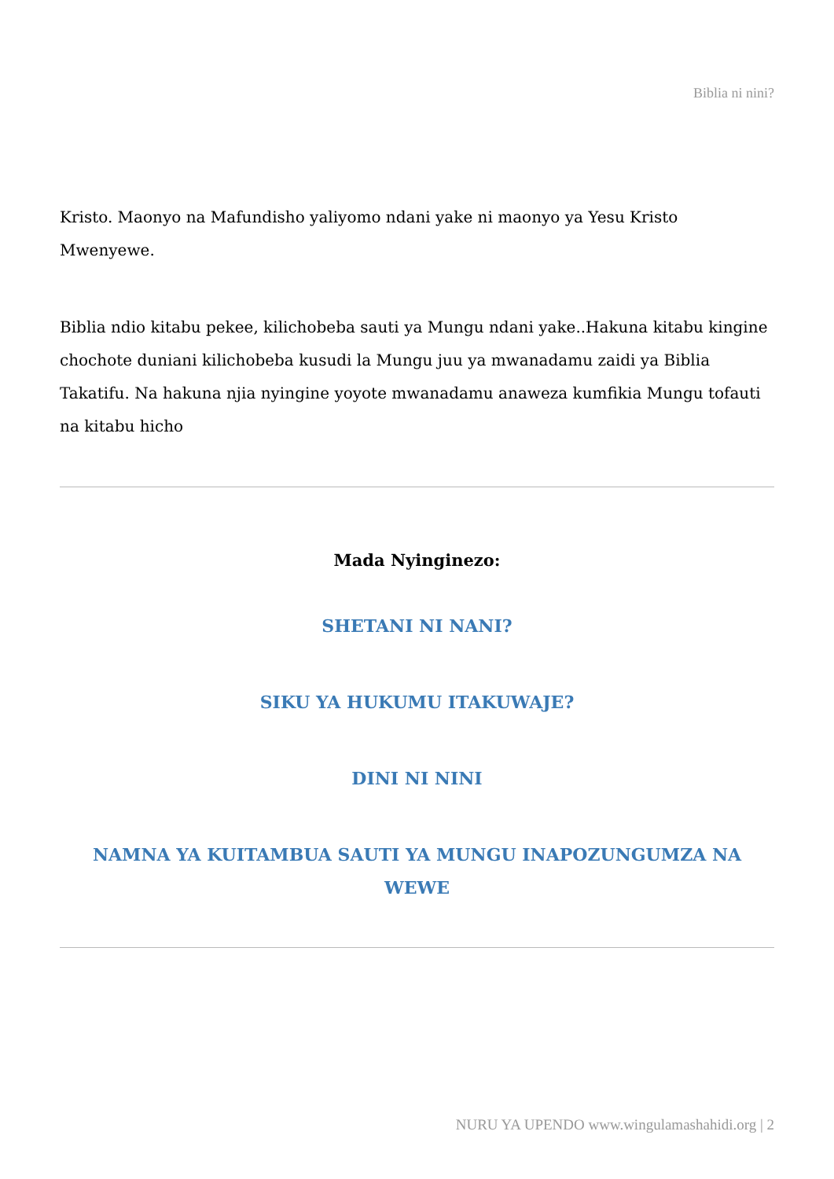Biblia ni nini?
Kristo. Maonyo na Mafundisho yaliyomo ndani yake ni maonyo ya Yesu Kristo Mwenyewe.
Biblia ndio kitabu pekee, kilichobeba sauti ya Mungu ndani yake..Hakuna kitabu kingine chochote duniani kilichobeba kusudi la Mungu juu ya mwanadamu zaidi ya Biblia Takatifu. Na hakuna njia nyingine yoyote mwanadamu anaweza kumfikia Mungu tofauti na kitabu hicho
Mada Nyinginezo:
SHETANI NI NANI?
SIKU YA HUKUMU ITAKUWAJE?
DINI NI NINI
NAMNA YA KUITAMBUA SAUTI YA MUNGU INAPOZUNGUMZA NA WEWE
NURU YA UPENDO www.wingulamashahidi.org | 2